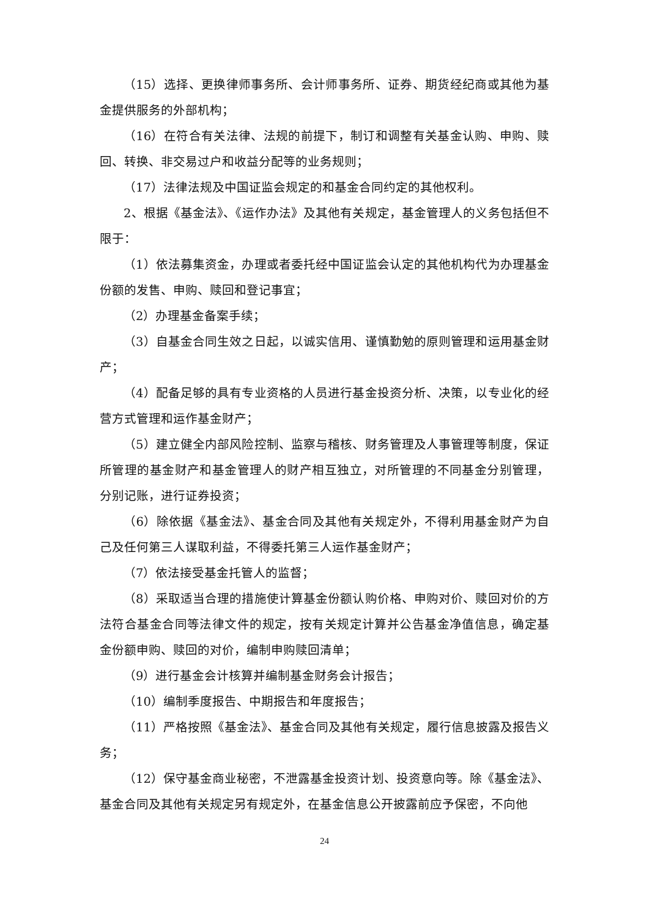（15）选择、更换律师事务所、会计师事务所、证券、期货经纪商或其他为基金提供服务的外部机构；
（16）在符合有关法律、法规的前提下，制订和调整有关基金认购、申购、赎回、转换、非交易过户和收益分配等的业务规则；
（17）法律法规及中国证监会规定的和基金合同约定的其他权利。
2、根据《基金法》、《运作办法》及其他有关规定，基金管理人的义务包括但不限于：
（1）依法募集资金，办理或者委托经中国证监会认定的其他机构代为办理基金份额的发售、申购、赎回和登记事宜；
（2）办理基金备案手续；
（3）自基金合同生效之日起，以诚实信用、谨慎勤勉的原则管理和运用基金财产；
（4）配备足够的具有专业资格的人员进行基金投资分析、决策，以专业化的经营方式管理和运作基金财产；
（5）建立健全内部风险控制、监察与稽核、财务管理及人事管理等制度，保证所管理的基金财产和基金管理人的财产相互独立，对所管理的不同基金分别管理，分别记账，进行证券投资；
（6）除依据《基金法》、基金合同及其他有关规定外，不得利用基金财产为自己及任何第三人谋取利益，不得委托第三人运作基金财产；
（7）依法接受基金托管人的监督；
（8）采取适当合理的措施使计算基金份额认购价格、申购对价、赎回对价的方法符合基金合同等法律文件的规定，按有关规定计算并公告基金净值信息，确定基金份额申购、赎回的对价，编制申购赎回清单；
（9）进行基金会计核算并编制基金财务会计报告；
（10）编制季度报告、中期报告和年度报告；
（11）严格按照《基金法》、基金合同及其他有关规定，履行信息披露及报告义务；
（12）保守基金商业秘密，不泄露基金投资计划、投资意向等。除《基金法》、基金合同及其他有关规定另有规定外，在基金信息公开披露前应予保密，不向他
24